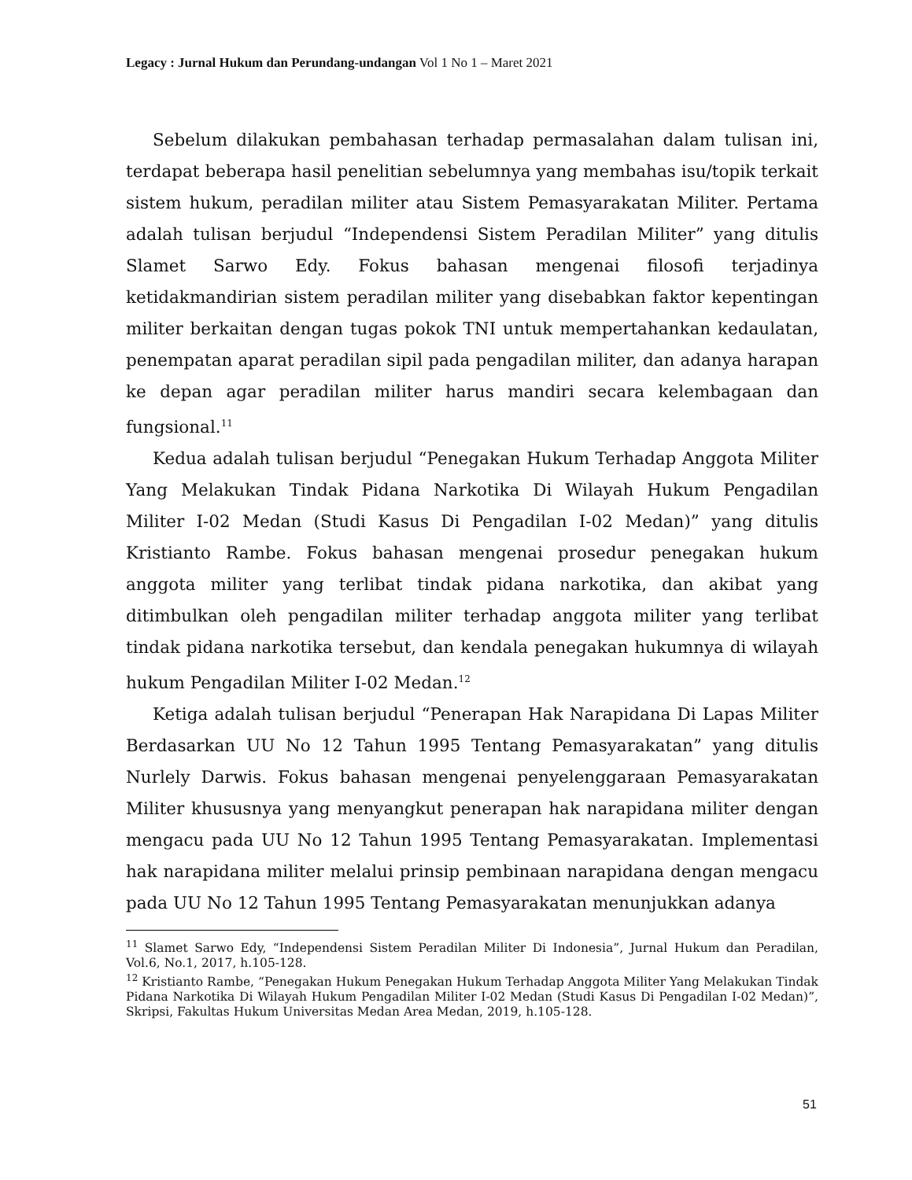Legacy : Jurnal Hukum dan Perundang-undangan Vol 1 No 1 – Maret 2021
Sebelum dilakukan pembahasan terhadap permasalahan dalam tulisan ini, terdapat beberapa hasil penelitian sebelumnya yang membahas isu/topik terkait sistem hukum, peradilan militer atau Sistem Pemasyarakatan Militer. Pertama adalah tulisan berjudul “Independensi Sistem Peradilan Militer” yang ditulis Slamet Sarwo Edy. Fokus bahasan mengenai filosofi terjadinya ketidakmandirian sistem peradilan militer yang disebabkan faktor kepentingan militer berkaitan dengan tugas pokok TNI untuk mempertahankan kedaulatan, penempatan aparat peradilan sipil pada pengadilan militer, dan adanya harapan ke depan agar peradilan militer harus mandiri secara kelembagaan dan fungsional.<sup>11</sup>
Kedua adalah tulisan berjudul “Penegakan Hukum Terhadap Anggota Militer Yang Melakukan Tindak Pidana Narkotika Di Wilayah Hukum Pengadilan Militer I-02 Medan (Studi Kasus Di Pengadilan I-02 Medan)” yang ditulis Kristianto Rambe. Fokus bahasan mengenai prosedur penegakan hukum anggota militer yang terlibat tindak pidana narkotika, dan akibat yang ditimbulkan oleh pengadilan militer terhadap anggota militer yang terlibat tindak pidana narkotika tersebut, dan kendala penegakan hukumnya di wilayah hukum Pengadilan Militer I-02 Medan.<sup>12</sup>
Ketiga adalah tulisan berjudul “Penerapan Hak Narapidana Di Lapas Militer Berdasarkan UU No 12 Tahun 1995 Tentang Pemasyarakatan” yang ditulis Nurlely Darwis. Fokus bahasan mengenai penyelenggaraan Pemasyarakatan Militer khususnya yang menyangkut penerapan hak narapidana militer dengan mengacu pada UU No 12 Tahun 1995 Tentang Pemasyarakatan. Implementasi hak narapidana militer melalui prinsip pembinaan narapidana dengan mengacu pada UU No 12 Tahun 1995 Tentang Pemasyarakatan menunjukkan adanya
<sup>11</sup> Slamet Sarwo Edy, “Independensi Sistem Peradilan Militer Di Indonesia”, Jurnal Hukum dan Peradilan, Vol.6, No.1, 2017, h.105-128.
<sup>12</sup> Kristianto Rambe, “Penegakan Hukum Penegakan Hukum Terhadap Anggota Militer Yang Melakukan Tindak Pidana Narkotika Di Wilayah Hukum Pengadilan Militer I-02 Medan (Studi Kasus Di Pengadilan I-02 Medan)”, Skripsi, Fakultas Hukum Universitas Medan Area Medan, 2019, h.105-128.
51